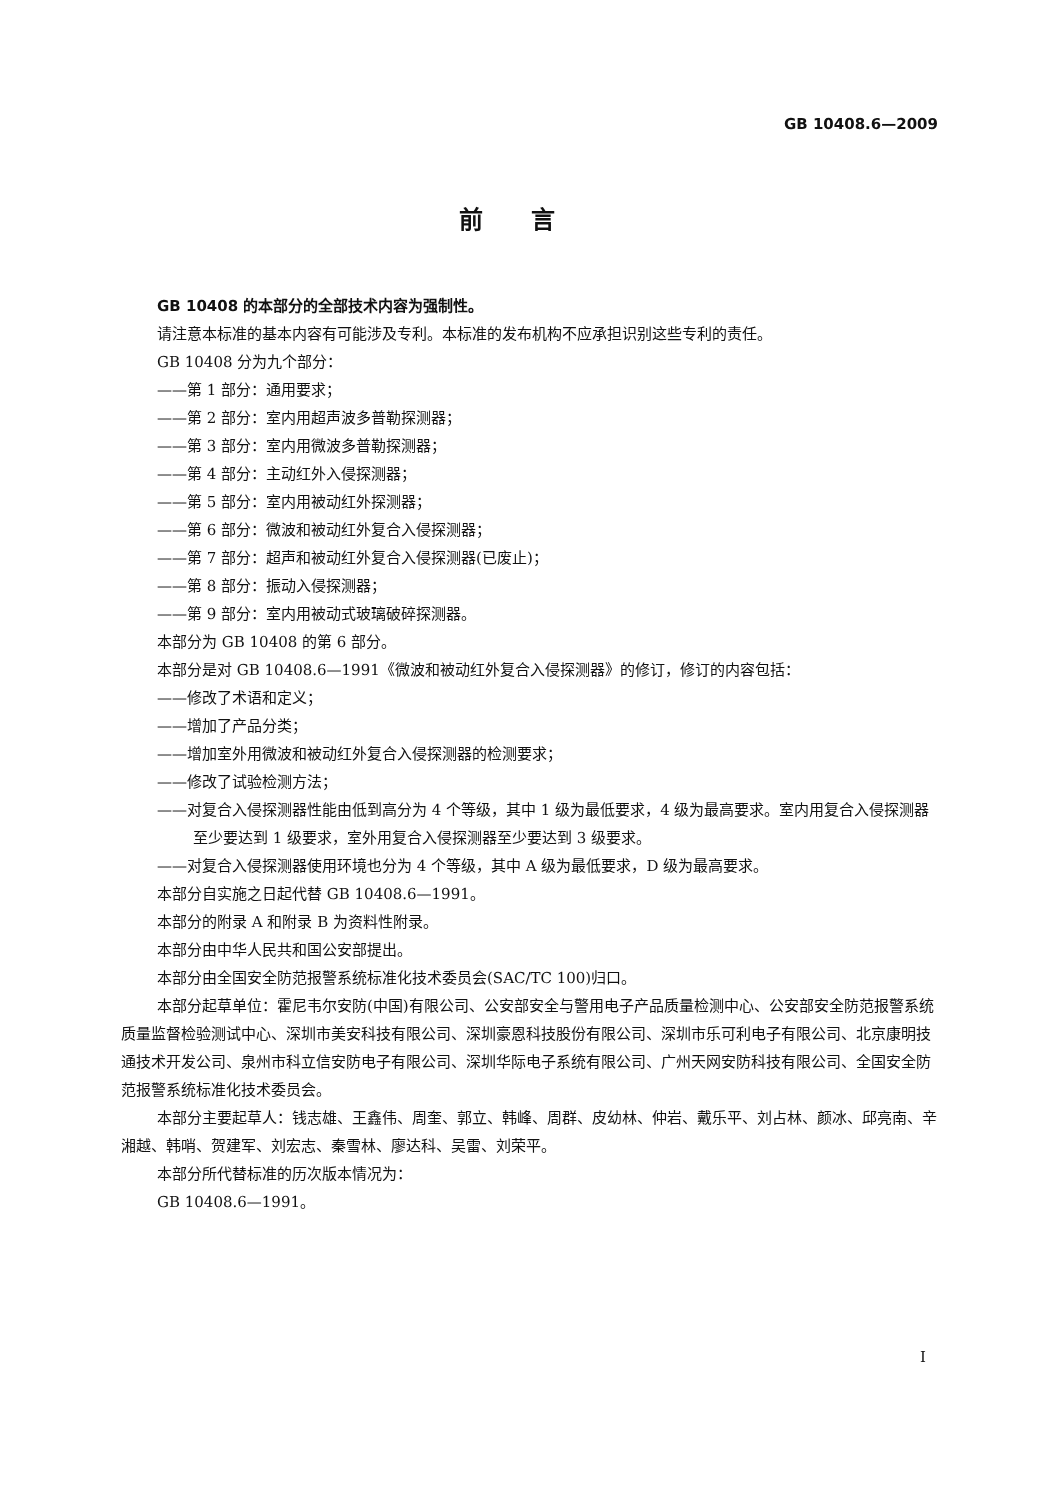GB 10408.6—2009
前言
GB 10408 的本部分的全部技术内容为强制性。
请注意本标准的基本内容有可能涉及专利。本标准的发布机构不应承担识别这些专利的责任。
GB 10408 分为九个部分：
——第 1 部分：通用要求；
——第 2 部分：室内用超声波多普勒探测器；
——第 3 部分：室内用微波多普勒探测器；
——第 4 部分：主动红外入侵探测器；
——第 5 部分：室内用被动红外探测器；
——第 6 部分：微波和被动红外复合入侵探测器；
——第 7 部分：超声和被动红外复合入侵探测器(已废止)；
——第 8 部分：振动入侵探测器；
——第 9 部分：室内用被动式玻璃破碎探测器。
本部分为 GB 10408 的第 6 部分。
本部分是对 GB 10408.6—1991《微波和被动红外复合入侵探测器》的修订，修订的内容包括：
——修改了术语和定义；
——增加了产品分类；
——增加室外用微波和被动红外复合入侵探测器的检测要求；
——修改了试验检测方法；
——对复合入侵探测器性能由低到高分为 4 个等级，其中 1 级为最低要求，4 级为最高要求。室内用复合入侵探测器至少要达到 1 级要求，室外用复合入侵探测器至少要达到 3 级要求。
——对复合入侵探测器使用环境也分为 4 个等级，其中 A 级为最低要求，D 级为最高要求。
本部分自实施之日起代替 GB 10408.6—1991。
本部分的附录 A 和附录 B 为资料性附录。
本部分由中华人民共和国公安部提出。
本部分由全国安全防范报警系统标准化技术委员会(SAC/TC 100)归口。
本部分起草单位：霍尼韦尔安防(中国)有限公司、公安部安全与警用电子产品质量检测中心、公安部安全防范报警系统质量监督检验测试中心、深圳市美安科技有限公司、深圳豪恩科技股份有限公司、深圳市乐可利电子有限公司、北京康明技通技术开发公司、泉州市科立信安防电子有限公司、深圳华际电子系统有限公司、广州天网安防科技有限公司、全国安全防范报警系统标准化技术委员会。
本部分主要起草人：钱志雄、王鑫伟、周奎、郭立、韩峰、周群、皮幼林、仲岩、戴乐平、刘占林、颜冰、邱亮南、辛湘越、韩哨、贺建军、刘宏志、秦雪林、廖达科、吴雷、刘荣平。
本部分所代替标准的历次版本情况为：
GB 10408.6—1991。
I